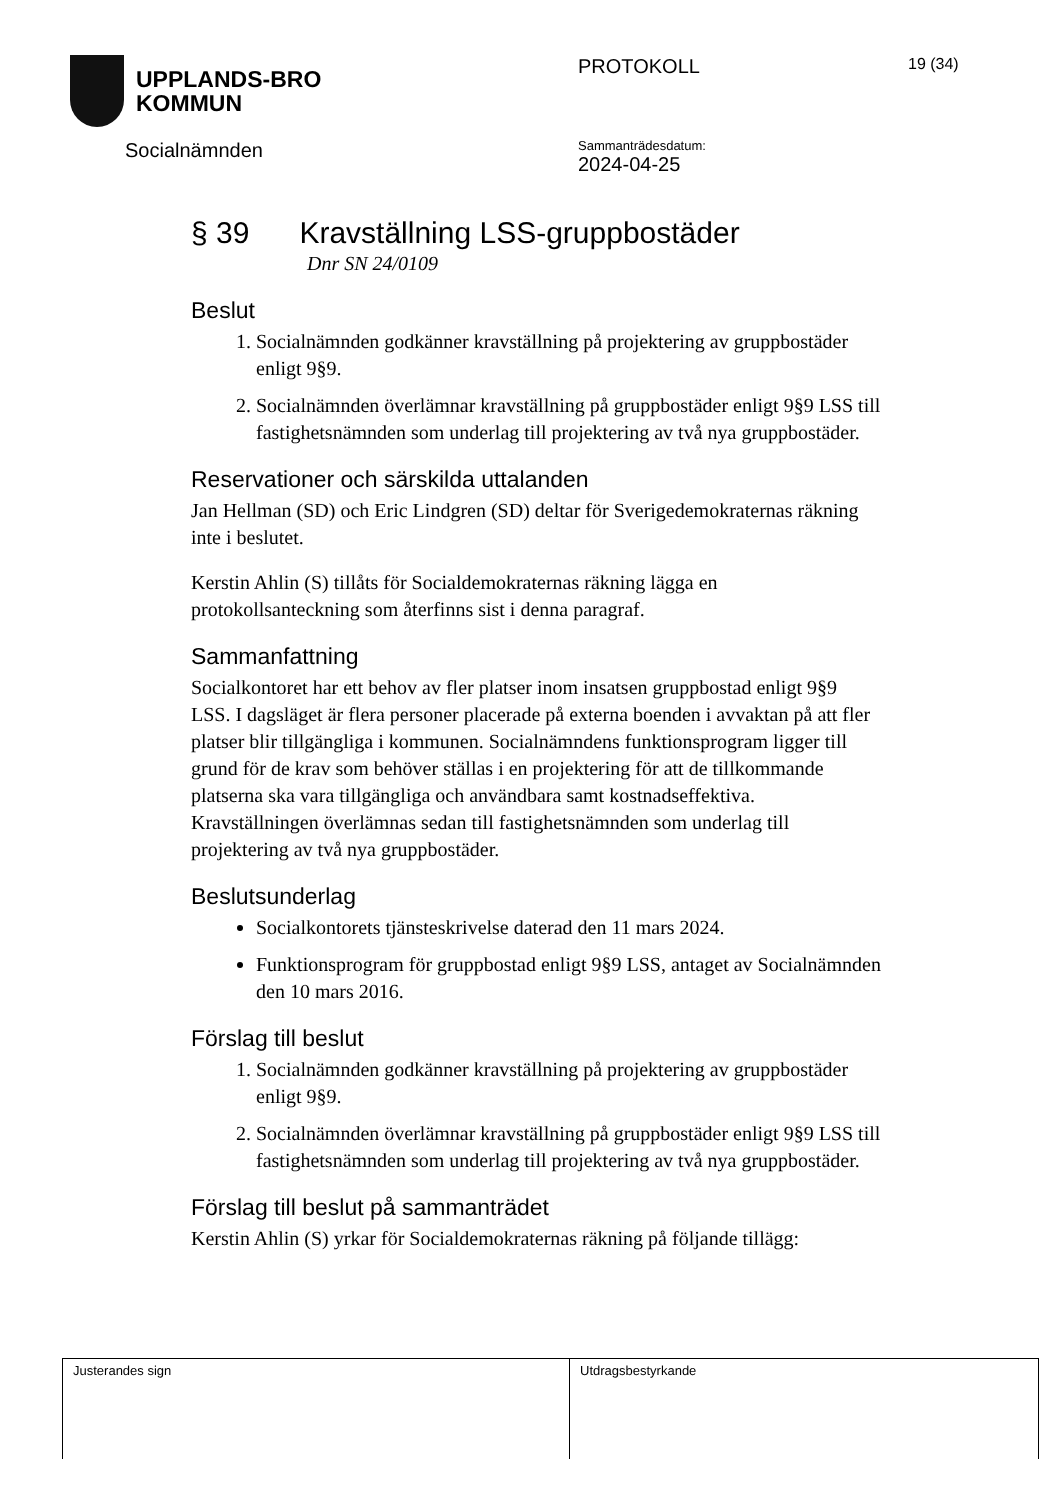UPPLANDS-BRO
KOMMUN
Socialnämnden
PROTOKOLL
Sammanträdesdatum:
2024-04-25
19 (34)
§ 39 Kravställning LSS-gruppbostäder
Dnr SN 24/0109
Beslut
1. Socialnämnden godkänner kravställning på projektering av gruppbostäder enligt 9§9.
2. Socialnämnden överlämnar kravställning på gruppbostäder enligt 9§9 LSS till fastighetsnämnden som underlag till projektering av två nya gruppbostäder.
Reservationer och särskilda uttalanden
Jan Hellman (SD) och Eric Lindgren (SD) deltar för Sverigedemokraternas räkning inte i beslutet.
Kerstin Ahlin (S) tillåts för Socialdemokraternas räkning lägga en protokollsanteckning som återfinns sist i denna paragraf.
Sammanfattning
Socialkontoret har ett behov av fler platser inom insatsen gruppbostad enligt 9§9 LSS. I dagsläget är flera personer placerade på externa boenden i avvaktan på att fler platser blir tillgängliga i kommunen. Socialnämndens funktionsprogram ligger till grund för de krav som behöver ställas i en projektering för att de tillkommande platserna ska vara tillgängliga och användbara samt kostnadseffektiva. Kravställningen överlämnas sedan till fastighetsnämnden som underlag till projektering av två nya gruppbostäder.
Beslutsunderlag
Socialkontorets tjänsteskrivelse daterad den 11 mars 2024.
Funktionsprogram för gruppbostad enligt 9§9 LSS, antaget av Socialnämnden den 10 mars 2016.
Förslag till beslut
1. Socialnämnden godkänner kravställning på projektering av gruppbostäder enligt 9§9.
2. Socialnämnden överlämnar kravställning på gruppbostäder enligt 9§9 LSS till fastighetsnämnden som underlag till projektering av två nya gruppbostäder.
Förslag till beslut på sammanträdet
Kerstin Ahlin (S) yrkar för Socialdemokraternas räkning på följande tillägg:
Justerandes sign Utdragsbestyrkande